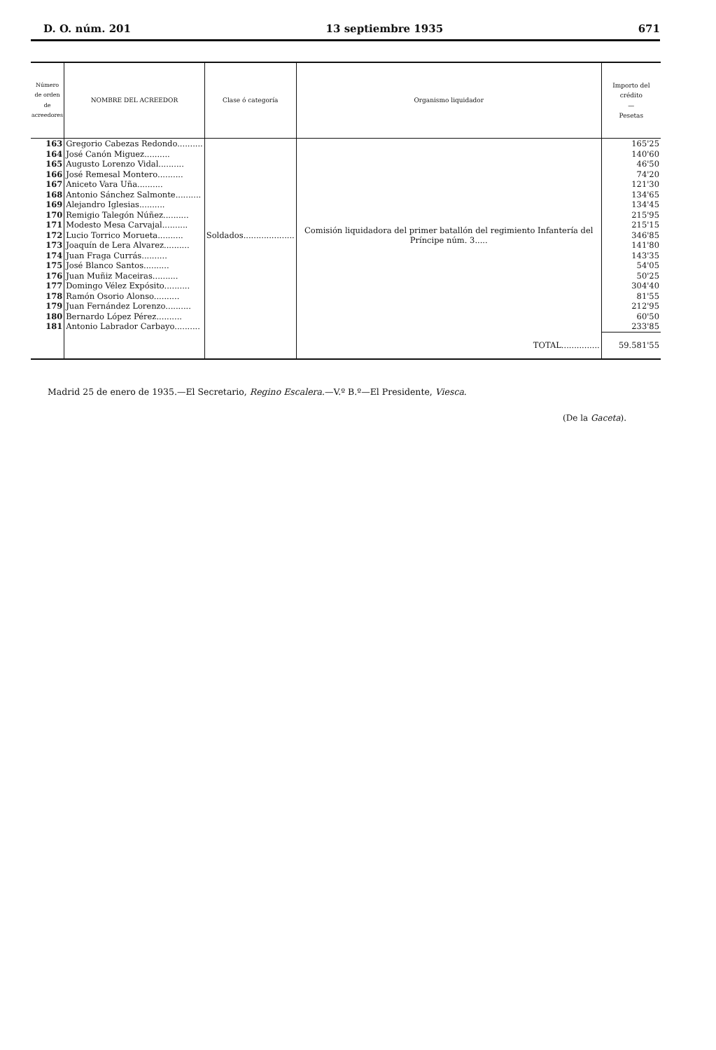D. O. núm. 201 13 septiembre 1935 671
| Número de orden de acreedores | NOMBRE DEL ACREEDOR | Clase ó categoría | Organismo liquidador | Importo del crédito — Pesetas |
| --- | --- | --- | --- | --- |
| 163 | Gregorio Cabezas Redondo.......... | Soldados.................... | Comisión liquidadora del primer batallón del regimiento Infantería del Príncipe núm. 3..... | 165'25 |
| 164 | José Canón Miguez.......... | | | 140'60 |
| 165 | Augusto Lorenzo Vidal.......... | | | 46'50 |
| 166 | José Remesal Montero.......... | | | 74'20 |
| 167 | Aniceto Vara Uña.......... | | | 121'30 |
| 168 | Antonio Sánchez Salmonte.......... | | | 134'65 |
| 169 | Alejandro Iglesias.......... | | | 134'45 |
| 170 | Remigio Talegón Núñez.......... | | | 215'95 |
| 171 | Modesto Mesa Carvajal.......... | | | 215'15 |
| 172 | Lucio Torrico Morueta.......... | | | 346'85 |
| 173 | Joaquín de Lera Alvarez.......... | | | 141'80 |
| 174 | Juan Fraga Currás.......... | | | 143'35 |
| 175 | José Blanco Santos.......... | | | 54'05 |
| 176 | Juan Muñiz Maceiras.......... | | | 50'25 |
| 177 | Domingo Vélez Expósito.......... | | | 304'40 |
| 178 | Ramón Osorio Alonso.......... | | | 81'55 |
| 179 | Juan Fernández Lorenzo.......... | | | 212'95 |
| 180 | Bernardo López Pérez.......... | | | 60'50 |
| 181 | Antonio Labrador Carbayo.......... | | | 233'85 |
| | | | TOTAL............... | 59.581'55 |
Madrid 25 de enero de 1935.—El Secretario, Regino Escalera.—V.º B.º—El Presidente, Viesca.
(De la Gaceta).